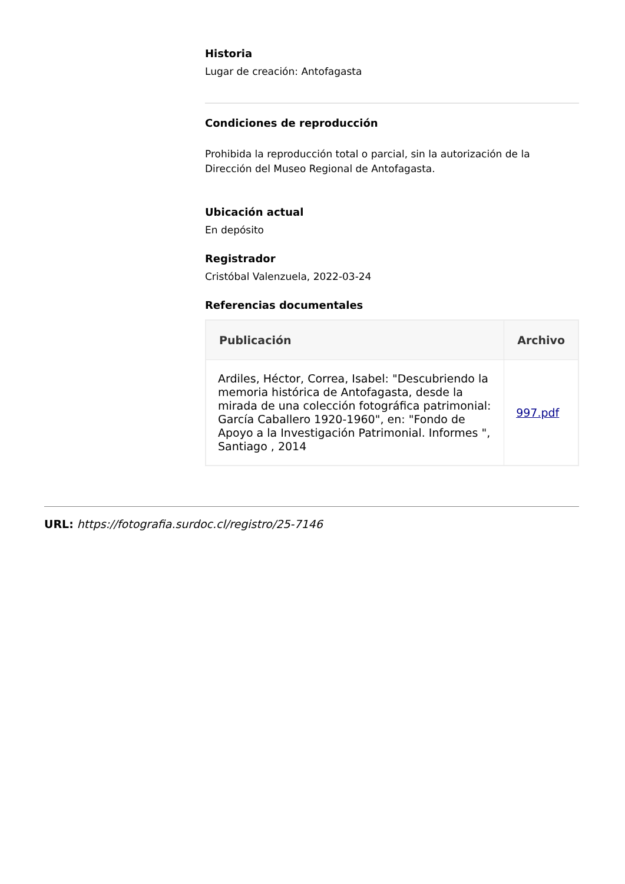Historia
Lugar de creación: Antofagasta
Condiciones de reproducción
Prohibida la reproducción total o parcial, sin la autorización de la Dirección del Museo Regional de Antofagasta.
Ubicación actual
En depósito
Registrador
Cristóbal Valenzuela, 2022-03-24
Referencias documentales
| Publicación | Archivo |
| --- | --- |
| Ardiles, Héctor, Correa, Isabel: "Descubriendo la memoria histórica de Antofagasta, desde la mirada de una colección fotográfica patrimonial: García Caballero 1920-1960", en: "Fondo de Apoyo a la Investigación Patrimonial. Informes ", Santiago , 2014 | 997.pdf |
URL: https://fotografia.surdoc.cl/registro/25-7146